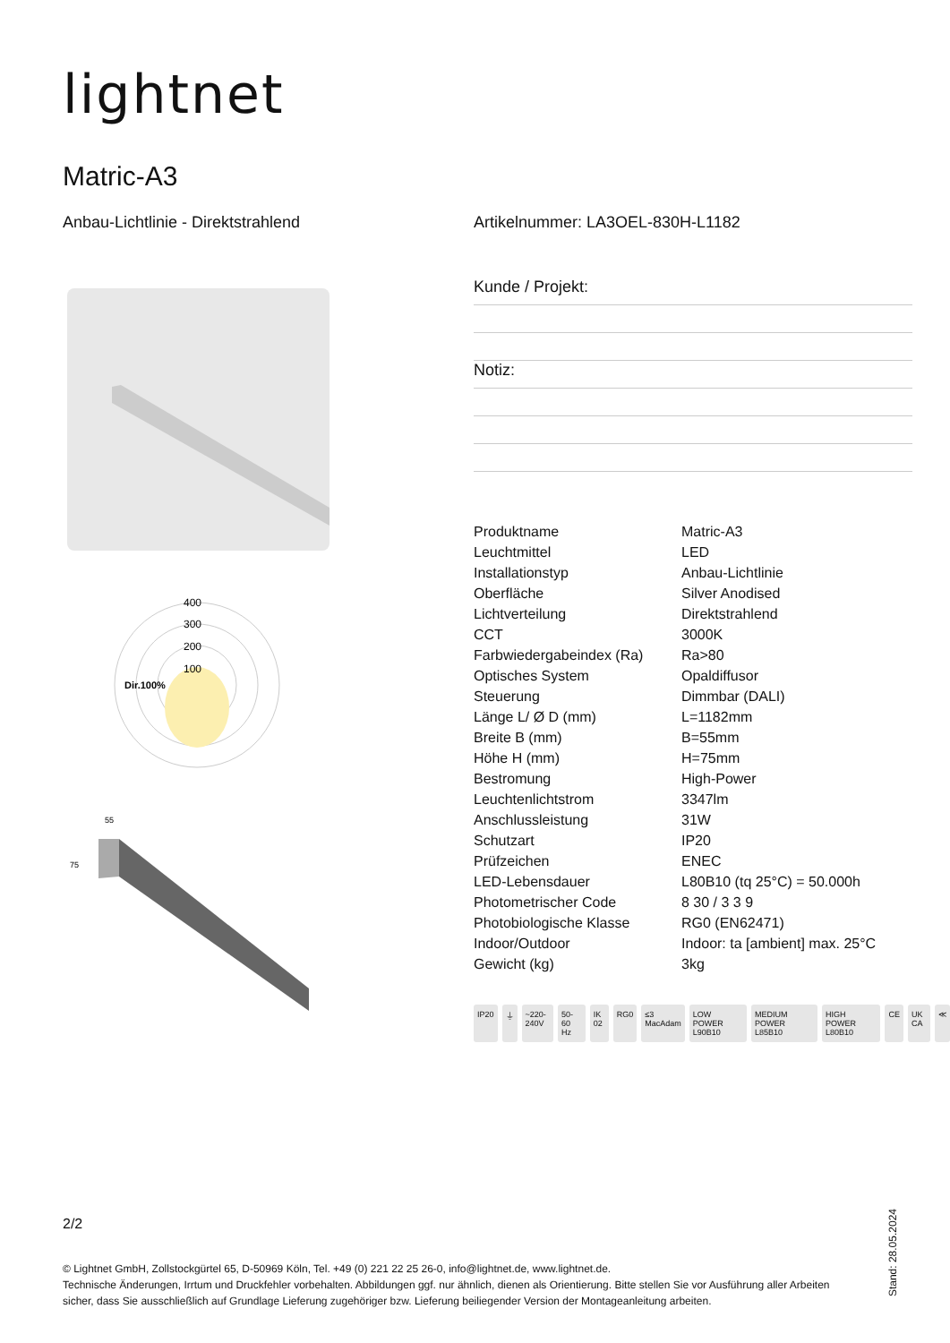lightnet
Matric-A3
Anbau-Lichtlinie - Direktstrahlend
Artikelnummer: LA3OEL-830H-L1182
Kunde / Projekt:
Notiz:
400
300
200
100
Dir.100%
55
75
| Produktname | Matric-A3 |
| Leuchtmittel | LED |
| Installationstyp | Anbau-Lichtlinie |
| Oberfläche | Silver Anodised |
| Lichtverteilung | Direktstrahlend |
| CCT | 3000K |
| Farbwiedergabeindex (Ra) | Ra>80 |
| Optisches System | Opaldiffusor |
| Steuerung | Dimmbar (DALI) |
| Länge L/ Ø D (mm) | L=1182mm |
| Breite B (mm) | B=55mm |
| Höhe H (mm) | H=75mm |
| Bestromung | High-Power |
| Leuchtenlichtstrom | 3347lm |
| Anschlussleistung | 31W |
| Schutzart | IP20 |
| Prüfzeichen | ENEC |
| LED-Lebensdauer | L80B10 (tq 25°C) = 50.000h |
| Photometrischer Code | 8 30 / 3 3 9 |
| Photobiologische Klasse | RG0 (EN62471) |
| Indoor/Outdoor | Indoor: ta [ambient] max. 25°C |
| Gewicht (kg) | 3kg |
IP20 ⏚ ~220-240V 50-60 Hz IK 02 RG0 ≤3 MacAdam LOW POWER L90B10 MEDIUM POWER L85B10 HIGH POWER L80B10 CE UK CA ≪
2/2
© Lightnet GmbH, Zollstockgürtel 65, D-50969 Köln, Tel. +49 (0) 221 22 25 26-0, info@lightnet.de, www.lightnet.de.
Technische Änderungen, Irrtum und Druckfehler vorbehalten. Abbildungen ggf. nur ähnlich, dienen als Orientierung. Bitte stellen Sie vor Ausführung aller Arbeiten sicher, dass Sie ausschließlich auf Grundlage Lieferung zugehöriger bzw. Lieferung beiliegender Version der Montageanleitung arbeiten.
Stand: 28.05.2024